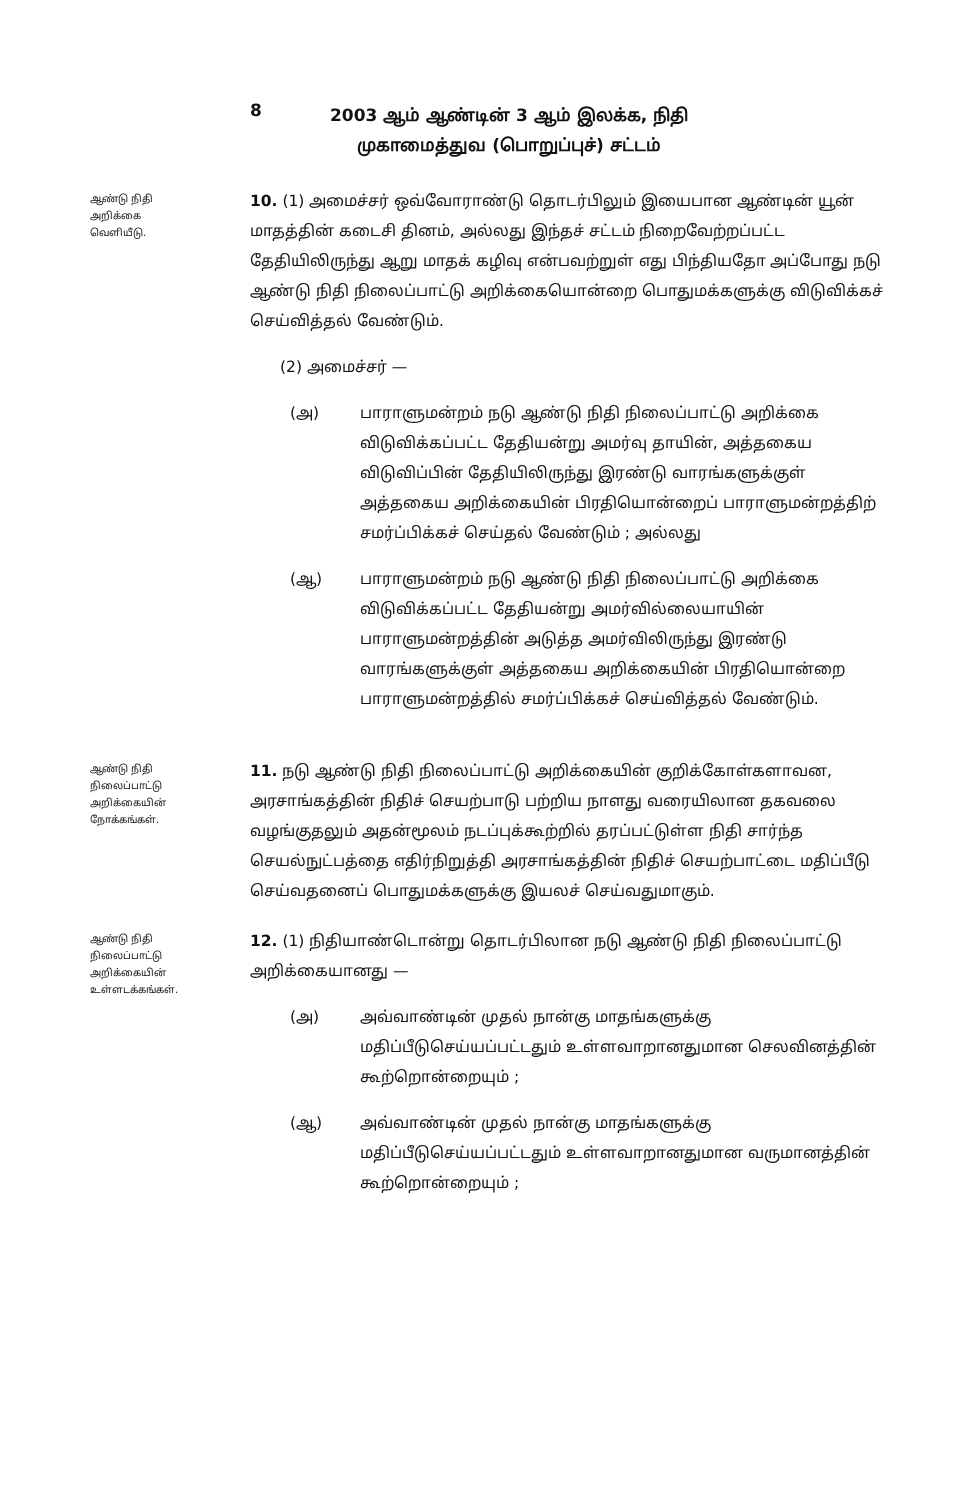8 2003 ஆம் ஆண்டின் 3 ஆம் இலக்க, நிதி
முகாமைத்துவ (பொறுப்புச்) சட்டம்
ஆண்டு நிதி
அறிக்கை
வெளியீடு.
10. (1) அமைச்சர் ஒவ்வோராண்டு தொடர்பிலும் இயைபான ஆண்டின் யூன் மாதத்தின் கடைசி தினம், அல்லது இந்தச் சட்டம் நிறைவேற்றப்பட்ட தேதியிலிருந்து ஆறு மாதக் கழிவு என்பவற்றுள் எது பிந்தியதோ அப்போது நடு ஆண்டு நிதி நிலைப்பாட்டு அறிக்கையொன்றை பொதுமக்களுக்கு விடுவிக்கச் செய்வித்தல் வேண்டும்.
(2) அமைச்சர் —
(அ) பாராளுமன்றம் நடு ஆண்டு நிதி நிலைப்பாட்டு அறிக்கை விடுவிக்கப்பட்ட தேதியன்று அமர்வு தாயின், அத்தகைய விடுவிப்பின் தேதியிலிருந்து இரண்டு வாரங்களுக்குள் அத்தகைய அறிக்கையின் பிரதியொன்றைப் பாராளுமன்றத்திற் சமர்ப்பிக்கச் செய்தல் வேண்டும் ; அல்லது
(ஆ) பாராளுமன்றம் நடு ஆண்டு நிதி நிலைப்பாட்டு அறிக்கை விடுவிக்கப்பட்ட தேதியன்று அமர்வில்லையாயின் பாராளுமன்றத்தின் அடுத்த அமர்விலிருந்து இரண்டு வாரங்களுக்குள் அத்தகைய அறிக்கையின் பிரதியொன்றை பாராளுமன்றத்தில் சமர்ப்பிக்கச் செய்வித்தல் வேண்டும்.
ஆண்டு நிதி
நிலைப்பாட்டு
அறிக்கையின்
நோக்கங்கள்.
11. நடு ஆண்டு நிதி நிலைப்பாட்டு அறிக்கையின் குறிக்கோள்களாவன, அரசாங்கத்தின் நிதிச் செயற்பாடு பற்றிய நாளது வரையிலான தகவலை வழங்குதலும் அதன்மூலம் நடப்புக்கூற்றில் தரப்பட்டுள்ள நிதி சார்ந்த செயல்நுட்பத்தை எதிர்நிறுத்தி அரசாங்கத்தின் நிதிச் செயற்பாட்டை மதிப்பீடு செய்வதனைப் பொதுமக்களுக்கு இயலச் செய்வதுமாகும்.
ஆண்டு நிதி
நிலைப்பாட்டு
அறிக்கையின்
உள்ளடக்கங்கள்.
12. (1) நிதியாண்டொன்று தொடர்பிலான நடு ஆண்டு நிதி நிலைப்பாட்டு அறிக்கையானது —
(அ) அவ்வாண்டின் முதல் நான்கு மாதங்களுக்கு மதிப்பீடுசெய்யப்பட்டதும் உள்ளவாறானதுமான செலவினத்தின் கூற்றொன்றையும் ;
(ஆ) அவ்வாண்டின் முதல் நான்கு மாதங்களுக்கு மதிப்பீடுசெய்யப்பட்டதும் உள்ளவாறானதுமான வருமானத்தின் கூற்றொன்றையும் ;